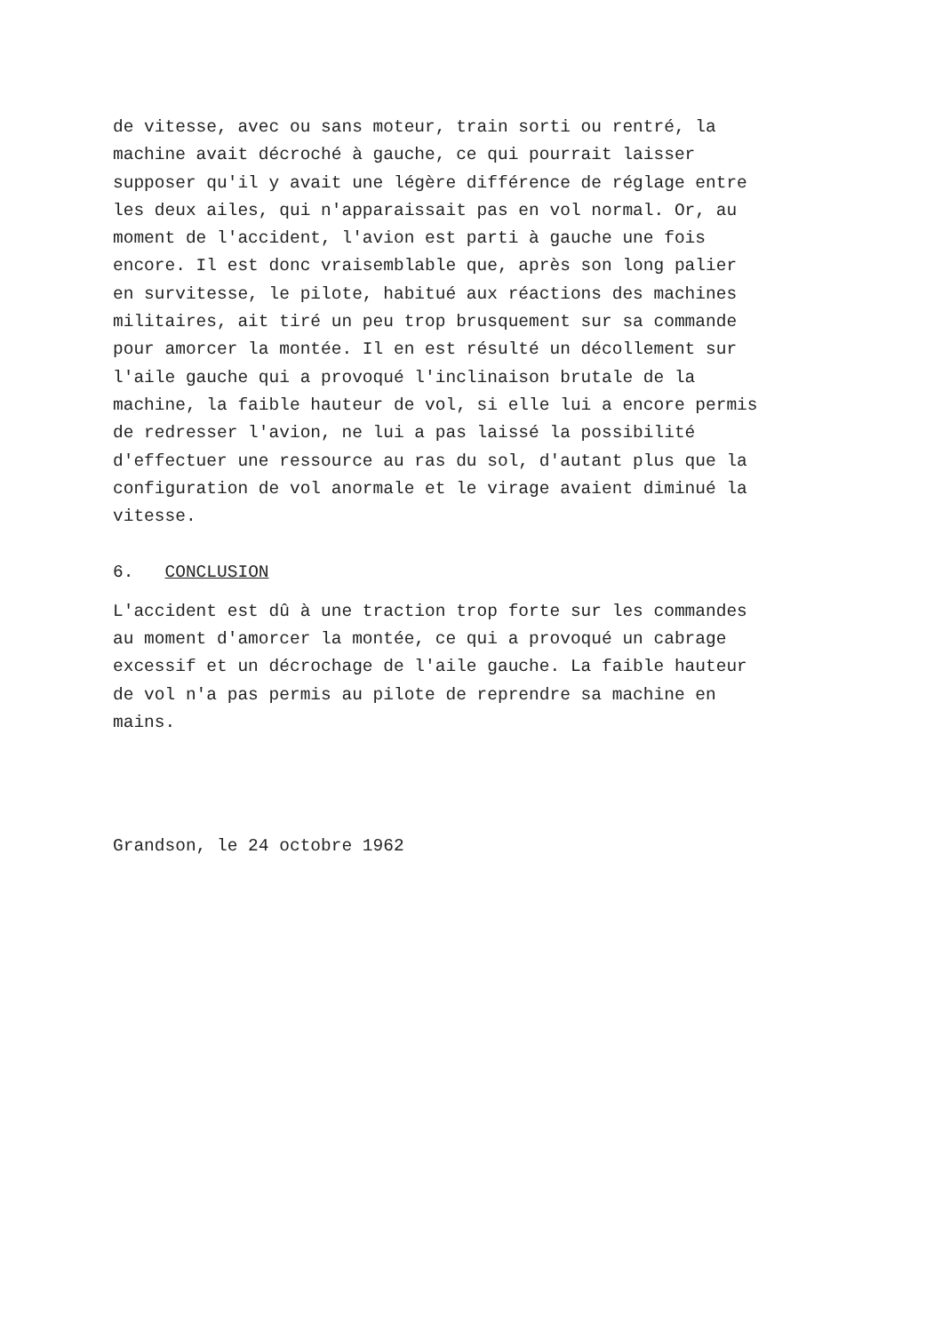de vitesse, avec ou sans moteur, train sorti ou rentré, la machine avait décroché à gauche, ce qui pourrait laisser supposer qu'il y avait une légère différence de réglage entre les deux ailes, qui n'apparaissait pas en vol normal. Or, au moment de l'accident, l'avion est parti à gauche une fois encore. Il est donc vraisemblable que, après son long palier en survitesse, le pilote, habitué aux réactions des machines militaires, ait tiré un peu trop brusquement sur sa commande pour amorcer la montée. Il en est résulté un décollement sur l'aile gauche qui a provoqué l'inclinaison brutale de la machine, la faible hauteur de vol, si elle lui a encore permis de redresser l'avion, ne lui a pas laissé la possibilité d'effectuer une ressource au ras du sol, d'autant plus que la configuration de vol anormale et le virage avaient diminué la vitesse.
6. CONCLUSION
L'accident est dû à une traction trop forte sur les commandes au moment d'amorcer la montée, ce qui a provoqué un cabrage excessif et un décrochage de l'aile gauche. La faible hauteur de vol n'a pas permis au pilote de reprendre sa machine en mains.
Grandson, le 24 octobre 1962